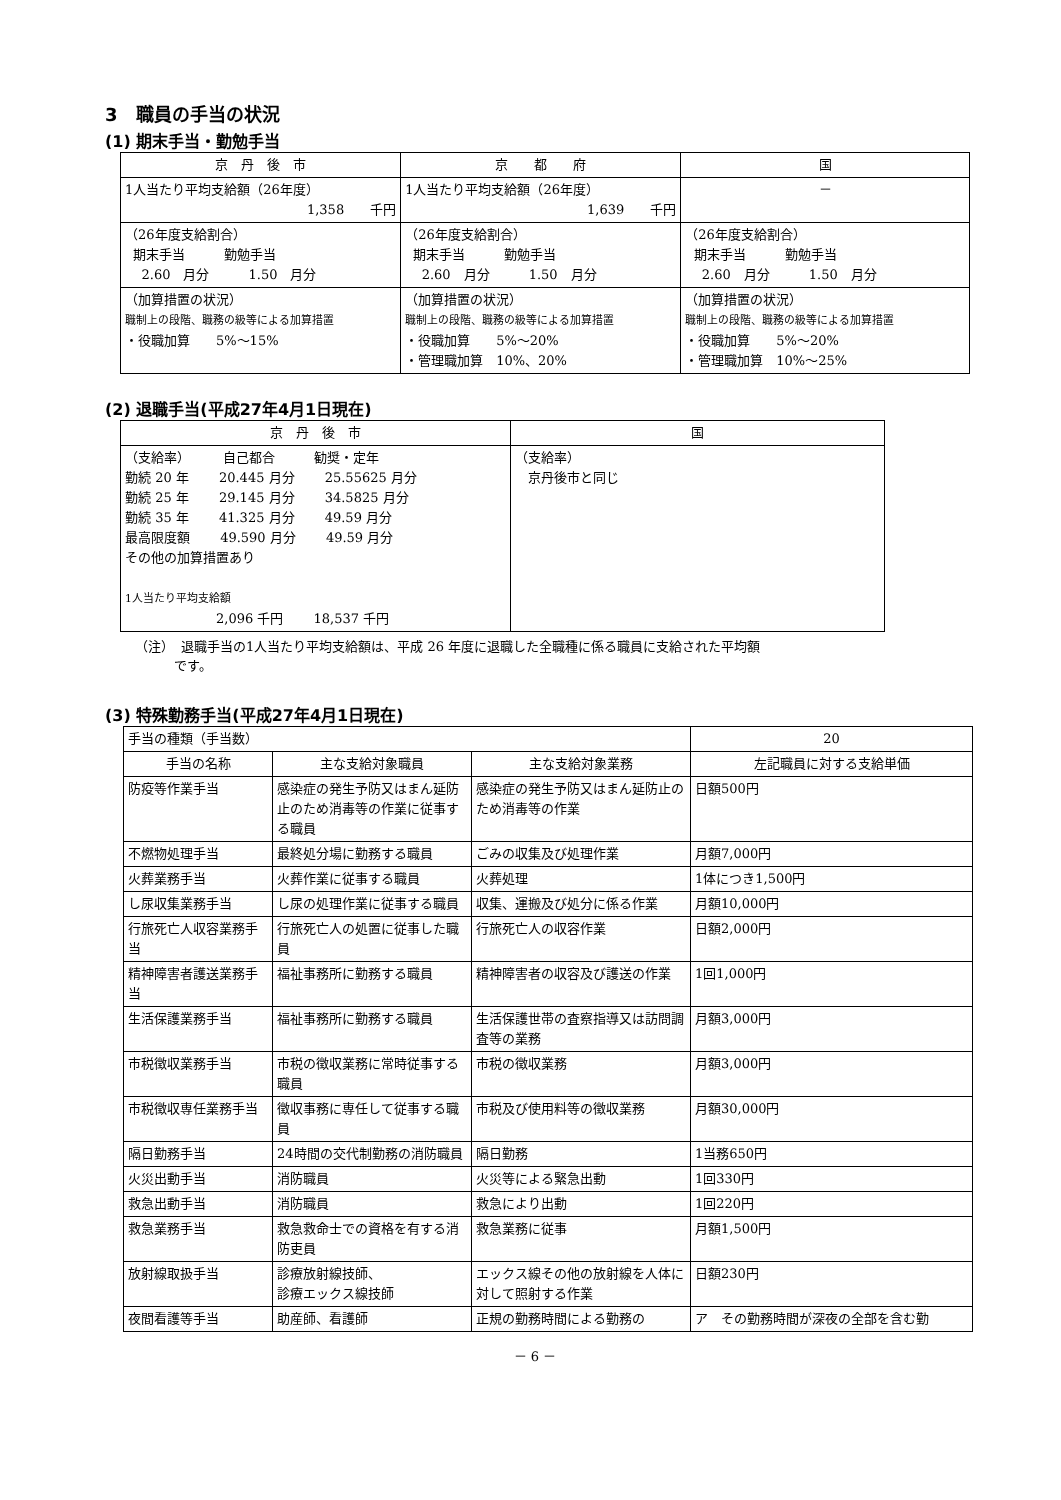3　職員の手当の状況
(1) 期末手当・勤勉手当
| 京 丹 後 市 | 京 都 府 | 国 |
| --- | --- | --- |
| 1人当たり平均支給額（26年度） 1,358 千円 | 1人当たり平均支給額（26年度） 1,639 千円 | － |
| （26年度支給割合） 期末手当 勤勉手当 2.60 月分 1.50 月分 | （26年度支給割合） 期末手当 勤勉手当 2.60 月分 1.50 月分 | （26年度支給割合） 期末手当 勤勉手当 2.60 月分 1.50 月分 |
| （加算措置の状況） 職制上の段階、職務の級等による加算措置 ・役職加算 5%～15% | （加算措置の状況） 職制上の段階、職務の級等による加算措置 ・役職加算 5%～20% ・管理職加算 10%、20% | （加算措置の状況） 職制上の段階、職務の級等による加算措置 ・役職加算 5%～20% ・管理職加算 10%～25% |
(2) 退職手当(平成27年4月1日現在)
| 京 丹 後 市 | 国 |
| --- | --- |
| （支給率） 自己都合 勧奨・定年 勤続 20 年 20.445 月分 25.55625 月分 勤続 25 年 29.145 月分 34.5825 月分 勤続 35 年 41.325 月分 49.59 月分 最高限度額 49.590 月分 49.59 月分 その他の加算措置あり 1人当たり平均支給額 2,096 千円 18,537 千円 | （支給率） 京丹後市と同じ |
（注）　退職手当の1人当たり平均支給額は、平成 26 年度に退職した全職種に係る職員に支給された平均額
　　　です。
(3) 特殊勤務手当(平成27年4月1日現在)
| 手当の種類（手当数） | | | 20 |
| 手当の名称 | 主な支給対象職員 | 主な支給対象業務 | 左記職員に対する支給単価 |
| 防疫等作業手当 | 感染症の発生予防又はまん延防止のため消毒等の作業に従事する職員 | 感染症の発生予防又はまん延防止のため消毒等の作業 | 日額500円 |
| 不燃物処理手当 | 最終処分場に勤務する職員 | ごみの収集及び処理作業 | 月額7,000円 |
| 火葬業務手当 | 火葬作業に従事する職員 | 火葬処理 | 1体につき1,500円 |
| し尿収集業務手当 | し尿の処理作業に従事する職員 | 収集、運搬及び処分に係る作業 | 月額10,000円 |
| 行旅死亡人収容業務手当 | 行旅死亡人の処置に従事した職員 | 行旅死亡人の収容作業 | 日額2,000円 |
| 精神障害者護送業務手当 | 福祉事務所に勤務する職員 | 精神障害者の収容及び護送の作業 | 1回1,000円 |
| 生活保護業務手当 | 福祉事務所に勤務する職員 | 生活保護世帯の査察指導又は訪問調査等の業務 | 月額3,000円 |
| 市税徴収業務手当 | 市税の徴収業務に常時従事する職員 | 市税の徴収業務 | 月額3,000円 |
| 市税徴収専任業務手当 | 徴収事務に専任して従事する職員 | 市税及び使用料等の徴収業務 | 月額30,000円 |
| 隔日勤務手当 | 24時間の交代制勤務の消防職員 | 隔日勤務 | 1当務650円 |
| 火災出動手当 | 消防職員 | 火災等による緊急出動 | 1回330円 |
| 救急出動手当 | 消防職員 | 救急により出動 | 1回220円 |
| 救急業務手当 | 救急救命士での資格を有する消防吏員 | 救急業務に従事 | 月額1,500円 |
| 放射線取扱手当 | 診療放射線技師、 診療エックス線技師 | エックス線その他の放射線を人体に対して照射する作業 | 日額230円 |
| 夜間看護等手当 | 助産師、看護師 | 正規の勤務時間による勤務の | ア その勤務時間が深夜の全部を含む勤 |
－ 6 －